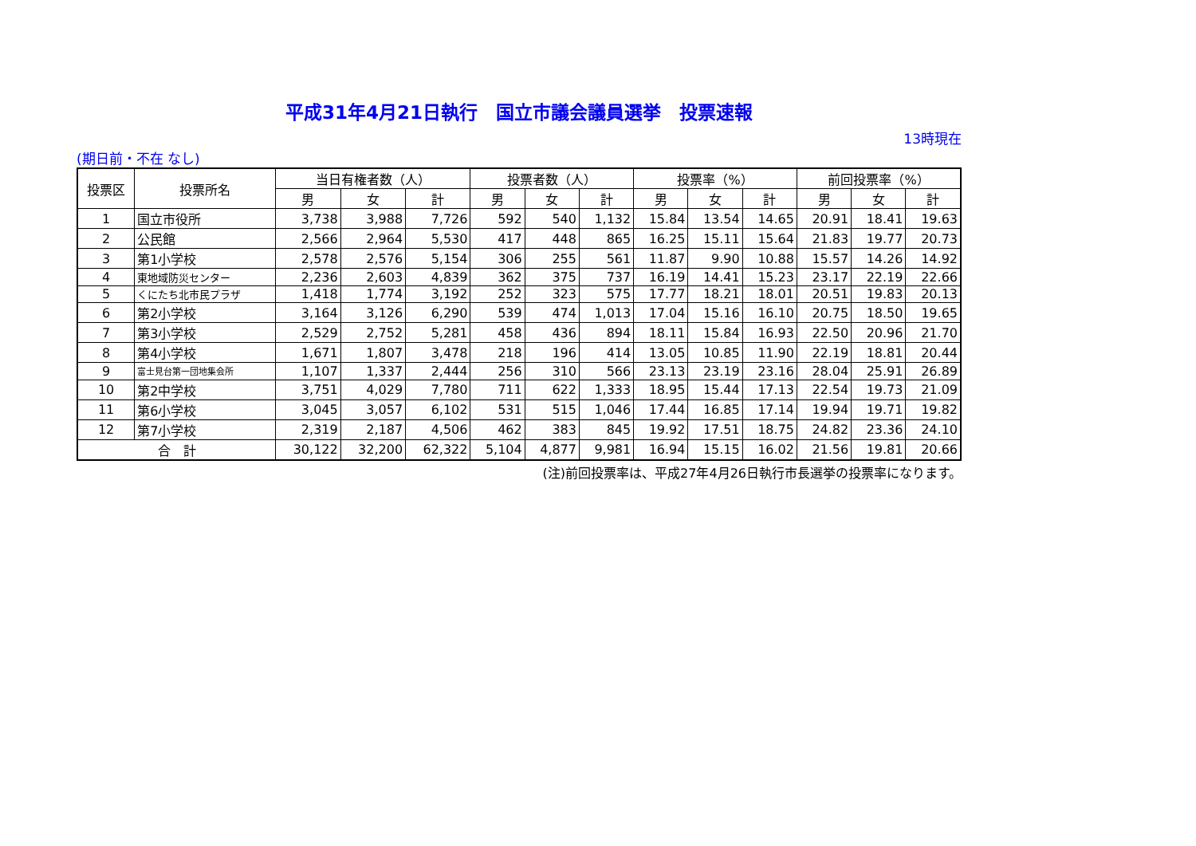平成31年4月21日執行　国立市議会議員選挙　投票速報
13時現在
(期日前・不在 なし)
| 投票区 | 投票所名 | 当日有権者数（人） | | | 投票者数（人） | | | 投票率（%） | | | 前回投票率（%） | | |
| --- | --- | --- | --- | --- | --- | --- | --- | --- | --- | --- | --- | --- | --- |
| | | 男 | 女 | 計 | 男 | 女 | 計 | 男 | 女 | 計 | 男 | 女 | 計 |
| 1 | 国立市役所 | 3,738 | 3,988 | 7,726 | 592 | 540 | 1,132 | 15.84 | 13.54 | 14.65 | 20.91 | 18.41 | 19.63 |
| 2 | 公民館 | 2,566 | 2,964 | 5,530 | 417 | 448 | 865 | 16.25 | 15.11 | 15.64 | 21.83 | 19.77 | 20.73 |
| 3 | 第1小学校 | 2,578 | 2,576 | 5,154 | 306 | 255 | 561 | 11.87 | 9.90 | 10.88 | 15.57 | 14.26 | 14.92 |
| 4 | 東地域防災センター | 2,236 | 2,603 | 4,839 | 362 | 375 | 737 | 16.19 | 14.41 | 15.23 | 23.17 | 22.19 | 22.66 |
| 5 | くにたち北市民プラザ | 1,418 | 1,774 | 3,192 | 252 | 323 | 575 | 17.77 | 18.21 | 18.01 | 20.51 | 19.83 | 20.13 |
| 6 | 第2小学校 | 3,164 | 3,126 | 6,290 | 539 | 474 | 1,013 | 17.04 | 15.16 | 16.10 | 20.75 | 18.50 | 19.65 |
| 7 | 第3小学校 | 2,529 | 2,752 | 5,281 | 458 | 436 | 894 | 18.11 | 15.84 | 16.93 | 22.50 | 20.96 | 21.70 |
| 8 | 第4小学校 | 1,671 | 1,807 | 3,478 | 218 | 196 | 414 | 13.05 | 10.85 | 11.90 | 22.19 | 18.81 | 20.44 |
| 9 | 富士見台第一団地集会所 | 1,107 | 1,337 | 2,444 | 256 | 310 | 566 | 23.13 | 23.19 | 23.16 | 28.04 | 25.91 | 26.89 |
| 10 | 第2中学校 | 3,751 | 4,029 | 7,780 | 711 | 622 | 1,333 | 18.95 | 15.44 | 17.13 | 22.54 | 19.73 | 21.09 |
| 11 | 第6小学校 | 3,045 | 3,057 | 6,102 | 531 | 515 | 1,046 | 17.44 | 16.85 | 17.14 | 19.94 | 19.71 | 19.82 |
| 12 | 第7小学校 | 2,319 | 2,187 | 4,506 | 462 | 383 | 845 | 19.92 | 17.51 | 18.75 | 24.82 | 23.36 | 24.10 |
| 合 計 | | 30,122 | 32,200 | 62,322 | 5,104 | 4,877 | 9,981 | 16.94 | 15.15 | 16.02 | 21.56 | 19.81 | 20.66 |
(注)前回投票率は、平成27年4月26日執行市長選挙の投票率になります。